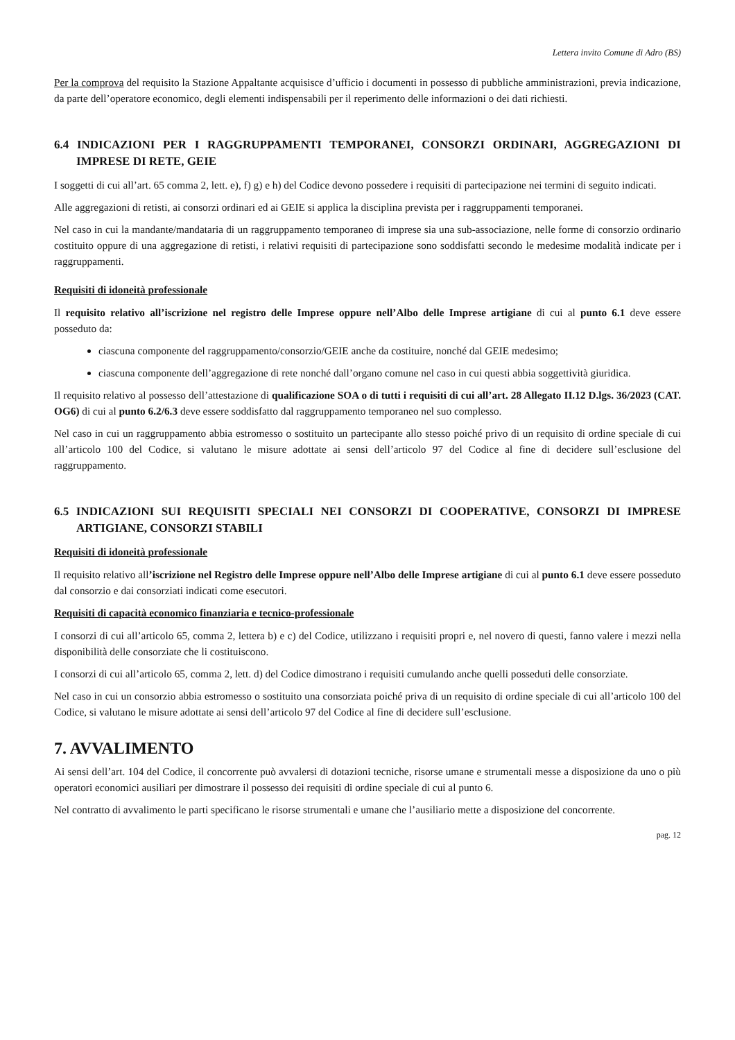Lettera invito Comune di Adro (BS)
Per la comprova del requisito la Stazione Appaltante acquisisce d’ufficio i documenti in possesso di pubbliche amministrazioni, previa indicazione, da parte dell’operatore economico, degli elementi indispensabili per il reperimento delle informazioni o dei dati richiesti.
6.4 INDICAZIONI PER I RAGGRUPPAMENTI TEMPORANEI, CONSORZI ORDINARI, AGGREGAZIONI DI IMPRESE DI RETE, GEIE
I soggetti di cui all’art. 65 comma 2, lett. e), f) g) e h) del Codice devono possedere i requisiti di partecipazione nei termini di seguito indicati.
Alle aggregazioni di retisti, ai consorzi ordinari ed ai GEIE si applica la disciplina prevista per i raggruppamenti temporanei.
Nel caso in cui la mandante/mandataria di un raggruppamento temporaneo di imprese sia una sub-associazione, nelle forme di consorzio ordinario costituito oppure di una aggregazione di retisti, i relativi requisiti di partecipazione sono soddisfatti secondo le medesime modalità indicate per i raggruppamenti.
Requisiti di idoneità professionale
Il requisito relativo all’iscrizione nel registro delle Imprese oppure nell’Albo delle Imprese artigiane di cui al punto 6.1 deve essere posseduto da:
ciascuna componente del raggruppamento/consorzio/GEIE anche da costituire, nonché dal GEIE medesimo;
ciascuna componente dell’aggregazione di rete nonché dall’organo comune nel caso in cui questi abbia soggettività giuridica.
Il requisito relativo al possesso dell’attestazione di qualificazione SOA o di tutti i requisiti di cui all’art. 28 Allegato II.12 D.lgs. 36/2023 (CAT. OG6) di cui al punto 6.2/6.3 deve essere soddisfatto dal raggruppamento temporaneo nel suo complesso.
Nel caso in cui un raggruppamento abbia estromesso o sostituito un partecipante allo stesso poiché privo di un requisito di ordine speciale di cui all’articolo 100 del Codice, si valutano le misure adottate ai sensi dell’articolo 97 del Codice al fine di decidere sull’esclusione del raggruppamento.
6.5 INDICAZIONI SUI REQUISITI SPECIALI NEI CONSORZI DI COOPERATIVE, CONSORZI DI IMPRESE ARTIGIANE, CONSORZI STABILI
Requisiti di idoneità professionale
Il requisito relativo all’iscrizione nel Registro delle Imprese oppure nell’Albo delle Imprese artigiane di cui al punto 6.1 deve essere posseduto dal consorzio e dai consorziati indicati come esecutori.
Requisiti di capacità economico finanziaria e tecnico-professionale
I consorzi di cui all’articolo 65, comma 2, lettera b) e c) del Codice, utilizzano i requisiti propri e, nel novero di questi, fanno valere i mezzi nella disponibilità delle consorziate che li costituiscono.
I consorzi di cui all’articolo 65, comma 2, lett. d) del Codice dimostrano i requisiti cumulando anche quelli posseduti delle consorziate.
Nel caso in cui un consorzio abbia estromesso o sostituito una consorziata poiché priva di un requisito di ordine speciale di cui all’articolo 100 del Codice, si valutano le misure adottate ai sensi dell’articolo 97 del Codice al fine di decidere sull’esclusione.
7. AVVALIMENTO
Ai sensi dell’art. 104 del Codice, il concorrente può avvalersi di dotazioni tecniche, risorse umane e strumentali messe a disposizione da uno o più operatori economici ausiliari per dimostrare il possesso dei requisiti di ordine speciale di cui al punto 6.
Nel contratto di avvalimento le parti specificano le risorse strumentali e umane che l’ausiliario mette a disposizione del concorrente.
pag. 12